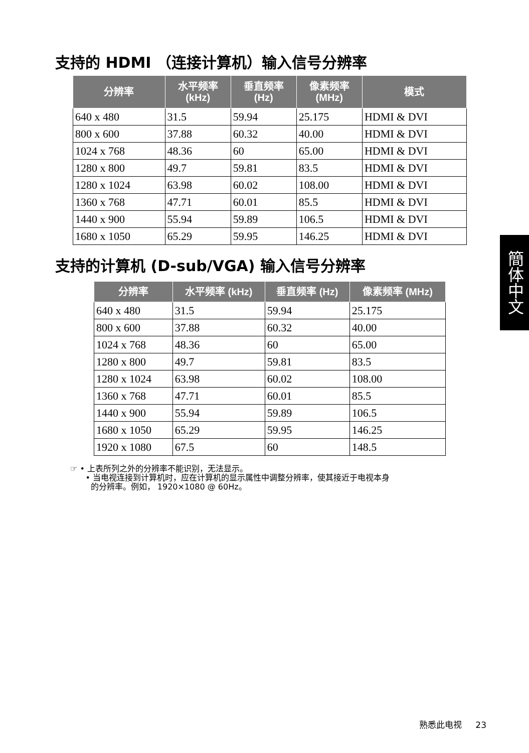支持的 HDMI （连接计算机）输入信号分辨率
| 分辨率 | 水平频率 (kHz) | 垂直频率 (Hz) | 像素频率 (MHz) | 模式 |
| --- | --- | --- | --- | --- |
| 640 x 480 | 31.5 | 59.94 | 25.175 | HDMI & DVI |
| 800 x 600 | 37.88 | 60.32 | 40.00 | HDMI & DVI |
| 1024 x 768 | 48.36 | 60 | 65.00 | HDMI & DVI |
| 1280 x 800 | 49.7 | 59.81 | 83.5 | HDMI & DVI |
| 1280 x 1024 | 63.98 | 60.02 | 108.00 | HDMI & DVI |
| 1360 x 768 | 47.71 | 60.01 | 85.5 | HDMI & DVI |
| 1440 x 900 | 55.94 | 59.89 | 106.5 | HDMI & DVI |
| 1680 x 1050 | 65.29 | 59.95 | 146.25 | HDMI & DVI |
支持的计算机 (D-sub/VGA) 输入信号分辨率
| 分辨率 | 水平频率 (kHz) | 垂直频率 (Hz) | 像素频率 (MHz) |
| --- | --- | --- | --- |
| 640 x 480 | 31.5 | 59.94 | 25.175 |
| 800 x 600 | 37.88 | 60.32 | 40.00 |
| 1024 x 768 | 48.36 | 60 | 65.00 |
| 1280 x 800 | 49.7 | 59.81 | 83.5 |
| 1280 x 1024 | 63.98 | 60.02 | 108.00 |
| 1360 x 768 | 47.71 | 60.01 | 85.5 |
| 1440 x 900 | 55.94 | 59.89 | 106.5 |
| 1680 x 1050 | 65.29 | 59.95 | 146.25 |
| 1920 x 1080 | 67.5 | 60 | 148.5 |
簡体中文
☞ • 上表所列之外的分辨率不能识别，无法显示。
• 当电视连接到计算机时，应在计算机的显示属性中调整分辨率，使其接近于电视本身
的分辨率。例如， 1920×1080 @ 60Hz。
熟悉此电视 23